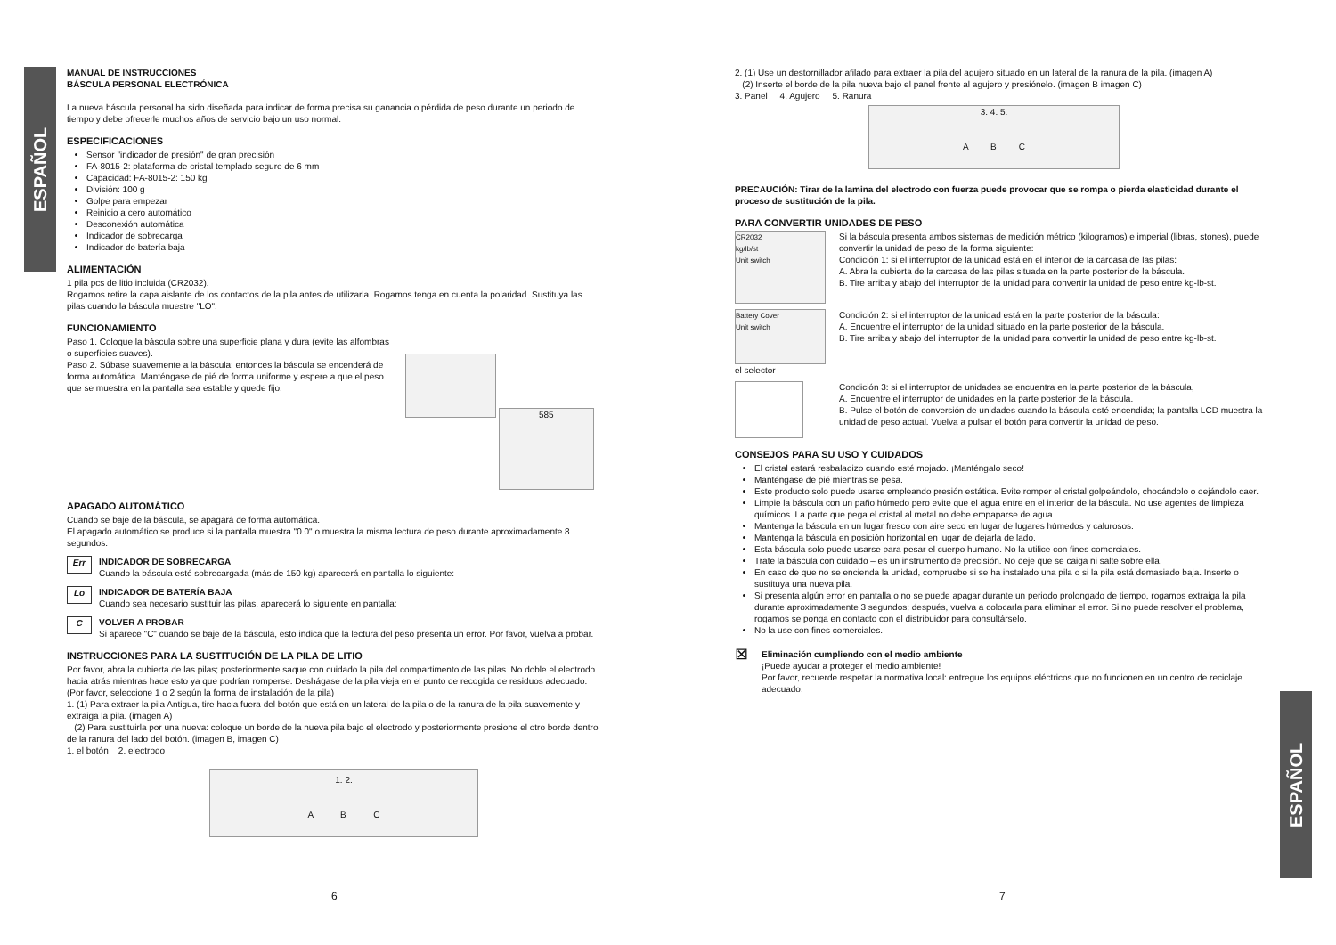ESPAÑOL
ESPAÑOL
MANUAL DE INSTRUCCIONES
BÁSCULA PERSONAL ELECTRÓNICA
La nueva báscula personal ha sido diseñada para indicar de forma precisa su ganancia o pérdida de peso durante un periodo de tiempo y debe ofrecerle muchos años de servicio bajo un uso normal.
ESPECIFICACIONES
Sensor "indicador de presión" de gran precisión
FA-8015-2: plataforma de cristal templado seguro de 6 mm
Capacidad: FA-8015-2: 150 kg
División: 100 g
Golpe para empezar
Reinicio a cero automático
Desconexión automática
Indicador de sobrecarga
Indicador de batería baja
ALIMENTACIÓN
1 pila pcs de litio incluida (CR2032).
Rogamos retire la capa aislante de los contactos de la pila antes de utilizarla. Rogamos tenga en cuenta la polaridad. Sustituya las pilas cuando la báscula muestre "LO".
FUNCIONAMIENTO
Paso 1. Coloque la báscula sobre una superficie plana y dura (evite las alfombras o superficies suaves).
Paso 2. Súbase suavemente a la báscula; entonces la báscula se encenderá de forma automática. Manténgase de pié de forma uniforme y espere a que el peso que se muestra en la pantalla sea estable y quede fijo.
585
APAGADO AUTOMÁTICO
Cuando se baje de la báscula, se apagará de forma automática.
El apagado automático se produce si la pantalla muestra "0.0" o muestra la misma lectura de peso durante aproximadamente 8 segundos.
Err
INDICADOR DE SOBRECARGA
Cuando la báscula esté sobrecargada (más de 150 kg) aparecerá en pantalla lo siguiente:
Lo
INDICADOR DE BATERÍA BAJA
Cuando sea necesario sustituir las pilas, aparecerá lo siguiente en pantalla:
C
VOLVER A PROBAR
Si aparece "C" cuando se baje de la báscula, esto indica que la lectura del peso presenta un error. Por favor, vuelva a probar.
INSTRUCCIONES PARA LA SUSTITUCIÓN DE LA PILA DE LITIO
Por favor, abra la cubierta de las pilas; posteriormente saque con cuidado la pila del compartimento de las pilas. No doble el electrodo hacia atrás mientras hace esto ya que podrían romperse. Deshágase de la pila vieja en el punto de recogida de residuos adecuado.
(Por favor, seleccione 1 o 2 según la forma de instalación de la pila)
1. (1) Para extraer la pila Antigua, tire hacia fuera del botón que está en un lateral de la pila o de la ranura de la pila suavemente y extraiga la pila. (imagen A)
(2) Para sustituirla por una nueva: coloque un borde de la nueva pila bajo el electrodo y posteriormente presione el otro borde dentro de la ranura del lado del botón. (imagen B, imagen C)
1. el botón 2. electrodo
1. 2.
A B C
6
2. (1) Use un destornillador afilado para extraer la pila del agujero situado en un lateral de la ranura de la pila. (imagen A)
(2) Inserte el borde de la pila nueva bajo el panel frente al agujero y presiónelo. (imagen B imagen C)
3. Panel 4. Agujero 5. Ranura
3. 4. 5.
A B C
PRECAUCIÓN: Tirar de la lamina del electrodo con fuerza puede provocar que se rompa o pierda elasticidad durante el proceso de sustitución de la pila.
PARA CONVERTIR UNIDADES DE PESO
CR2032
kg/lb/st
Unit switch
Si la báscula presenta ambos sistemas de medición métrico (kilogramos) e imperial (libras, stones), puede convertir la unidad de peso de la forma siguiente:
Condición 1: si el interruptor de la unidad está en el interior de la carcasa de las pilas:
A. Abra la cubierta de la carcasa de las pilas situada en la parte posterior de la báscula.
B. Tire arriba y abajo del interruptor de la unidad para convertir la unidad de peso entre kg-lb-st.
Battery Cover
Unit switch
el selector
Condición 2: si el interruptor de la unidad está en la parte posterior de la báscula:
A. Encuentre el interruptor de la unidad situado en la parte posterior de la báscula.
B. Tire arriba y abajo del interruptor de la unidad para convertir la unidad de peso entre kg-lb-st.
Condición 3: si el interruptor de unidades se encuentra en la parte posterior de la báscula,
A. Encuentre el interruptor de unidades en la parte posterior de la báscula.
B. Pulse el botón de conversión de unidades cuando la báscula esté encendida; la pantalla LCD muestra la unidad de peso actual. Vuelva a pulsar el botón para convertir la unidad de peso.
CONSEJOS PARA SU USO Y CUIDADOS
El cristal estará resbaladizo cuando esté mojado. ¡Manténgalo seco!
Manténgase de pié mientras se pesa.
Este producto solo puede usarse empleando presión estática. Evite romper el cristal golpeándolo, chocándolo o dejándolo caer.
Limpie la báscula con un paño húmedo pero evite que el agua entre en el interior de la báscula. No use agentes de limpieza químicos. La parte que pega el cristal al metal no debe empaparse de agua.
Mantenga la báscula en un lugar fresco con aire seco en lugar de lugares húmedos y calurosos.
Mantenga la báscula en posición horizontal en lugar de dejarla de lado.
Esta báscula solo puede usarse para pesar el cuerpo humano. No la utilice con fines comerciales.
Trate la báscula con cuidado – es un instrumento de precisión. No deje que se caiga ni salte sobre ella.
En caso de que no se encienda la unidad, compruebe si se ha instalado una pila o si la pila está demasiado baja. Inserte o sustituya una nueva pila.
Si presenta algún error en pantalla o no se puede apagar durante un periodo prolongado de tiempo, rogamos extraiga la pila durante aproximadamente 3 segundos; después, vuelva a colocarla para eliminar el error. Si no puede resolver el problema, rogamos se ponga en contacto con el distribuidor para consultárselo.
No la use con fines comerciales.
⊠
Eliminación cumpliendo con el medio ambiente
¡Puede ayudar a proteger el medio ambiente!
Por favor, recuerde respetar la normativa local: entregue los equipos eléctricos que no funcionen en un centro de reciclaje adecuado.
7